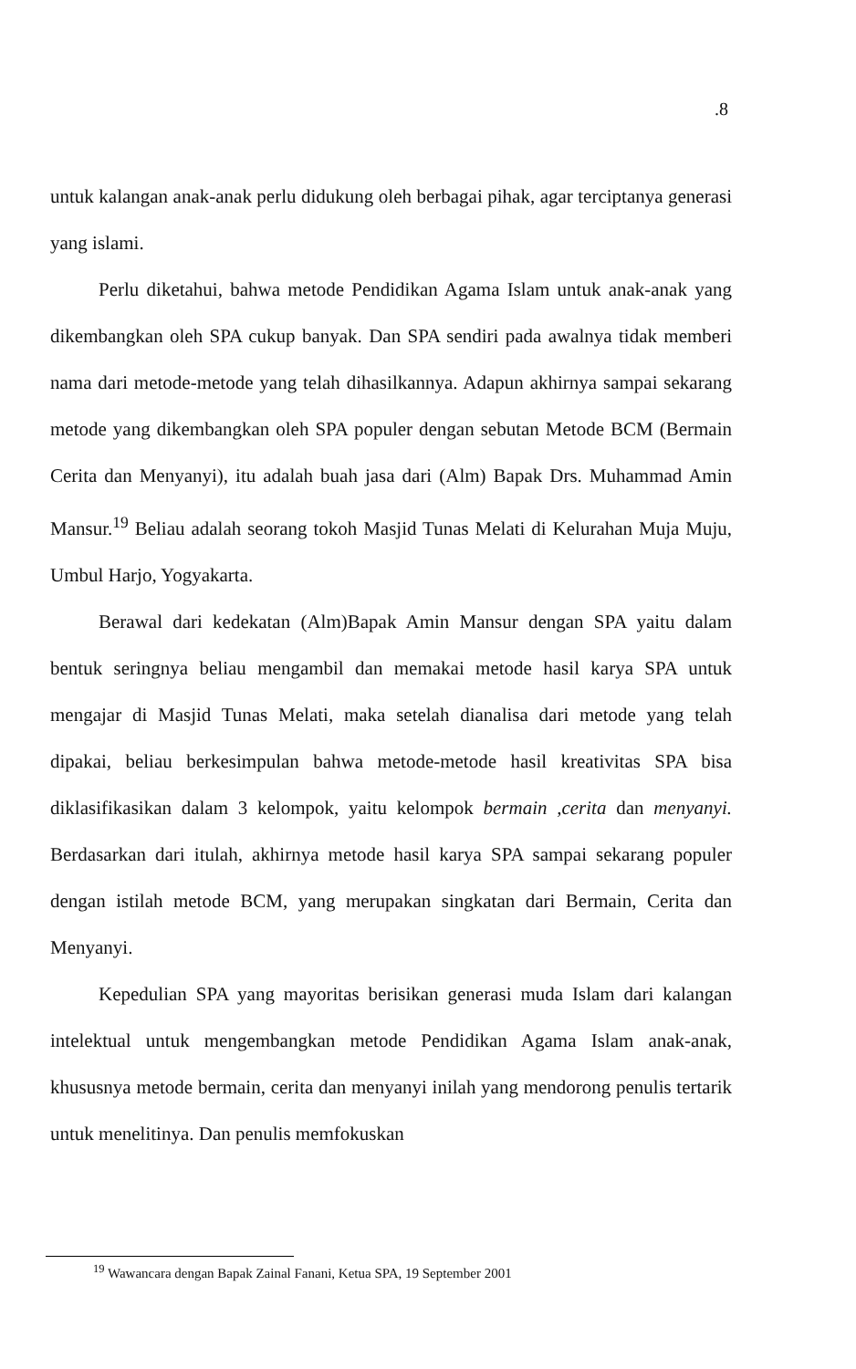.8
untuk kalangan anak-anak perlu didukung oleh berbagai pihak, agar terciptanya generasi yang islami.
Perlu diketahui, bahwa metode Pendidikan Agama Islam untuk anak-anak yang dikembangkan oleh SPA cukup banyak. Dan SPA sendiri pada awalnya tidak memberi nama dari metode-metode yang telah dihasilkannya. Adapun akhirnya sampai sekarang metode yang dikembangkan oleh SPA populer dengan sebutan Metode BCM (Bermain Cerita dan Menyanyi), itu adalah buah jasa dari (Alm) Bapak Drs. Muhammad Amin Mansur.<sup>19</sup> Beliau adalah seorang tokoh Masjid Tunas Melati di Kelurahan Muja Muju, Umbul Harjo, Yogyakarta.
Berawal dari kedekatan (Alm)Bapak Amin Mansur dengan SPA yaitu dalam bentuk seringnya beliau mengambil dan memakai metode hasil karya SPA untuk mengajar di Masjid Tunas Melati, maka setelah dianalisa dari metode yang telah dipakai, beliau berkesimpulan bahwa metode-metode hasil kreativitas SPA bisa diklasifikasikan dalam 3 kelompok, yaitu kelompok bermain ,cerita dan menyanyi. Berdasarkan dari itulah, akhirnya metode hasil karya SPA sampai sekarang populer dengan istilah metode BCM, yang merupakan singkatan dari Bermain, Cerita dan Menyanyi.
Kepedulian SPA yang mayoritas berisikan generasi muda Islam dari kalangan intelektual untuk mengembangkan metode Pendidikan Agama Islam anak-anak, khususnya metode bermain, cerita dan menyanyi inilah yang mendorong penulis tertarik untuk menelitinya. Dan penulis memfokuskan
<sup>19</sup> Wawancara dengan Bapak Zainal Fanani, Ketua SPA, 19 September 2001